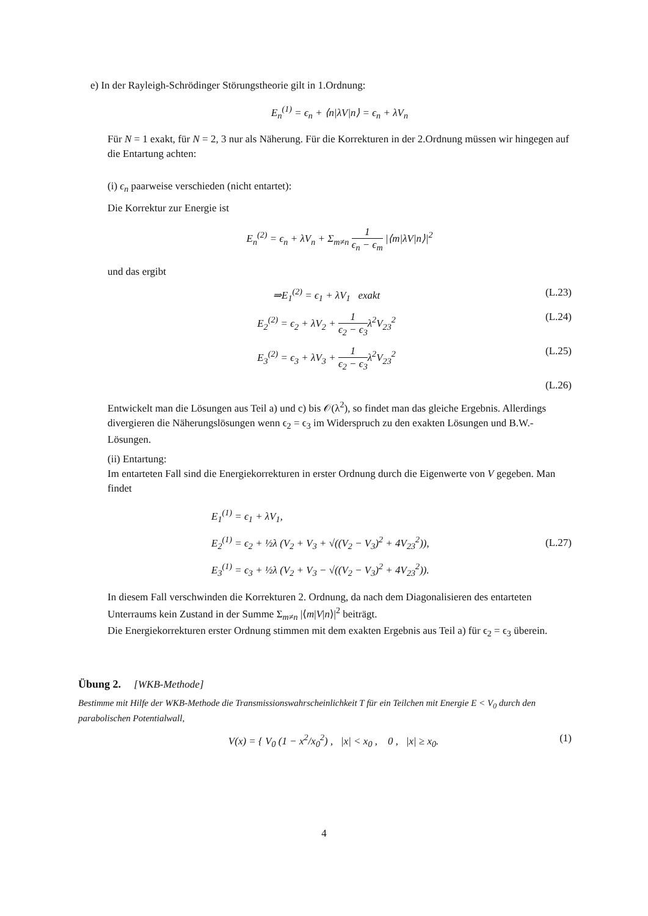e) In der Rayleigh-Schrödinger Störungstheorie gilt in 1.Ordnung:
E<sub>n</sub><sup>(1)</sup> = ϵ<sub>n</sub> + ⟨n|λV|n⟩ = ϵ<sub>n</sub> + λV<sub>n</sub>
Für N = 1 exakt, für N = 2, 3 nur als Näherung. Für die Korrekturen in der 2.Ordnung müssen wir hingegen auf die Entartung achten:
(i) ϵ<sub>n</sub> paarweise verschieden (nicht entartet):
Die Korrektur zur Energie ist
E<sub>n</sub><sup>(2)</sup> = ϵ<sub>n</sub> + λV<sub>n</sub> + Σ<sub>m≠n</sub> 1 ϵ<sub>n</sub> − ϵ<sub>m</sub> |⟨m|λV|n⟩|<sup>2</sup>
und das ergibt
⇒E<sub>1</sub><sup>(2)</sup> = ϵ<sub>1</sub> + λV<sub>1</sub> exakt (L.23)
E<sub>2</sub><sup>(2)</sup> = ϵ<sub>2</sub> + λV<sub>2</sub> + 1 ϵ<sub>2</sub> − ϵ<sub>3</sub>λ<sup>2</sup>V<sub>23</sub><sup>2</sup> (L.24)
E<sub>3</sub><sup>(2)</sup> = ϵ<sub>3</sub> + λV<sub>3</sub> + 1 ϵ<sub>2</sub> − ϵ<sub>3</sub>λ<sup>2</sup>V<sub>23</sub><sup>2</sup> (L.25)
(L.26)
Entwickelt man die Lösungen aus Teil a) und c) bis 𝒪(λ<sup>2</sup>), so findet man das gleiche Ergebnis. Allerdings divergieren die Näherungslösungen wenn ϵ<sub>2</sub> = ϵ<sub>3</sub> im Widerspruch zu den exakten Lösungen und B.W.-Lösungen.
(ii) Entartung:
Im entarteten Fall sind die Energiekorrekturen in erster Ordnung durch die Eigenwerte von V gegeben. Man findet
E<sub>1</sub><sup>(1)</sup> = ϵ<sub>1</sub> + λV<sub>1</sub>,
E<sub>2</sub><sup>(1)</sup> = ϵ<sub>2</sub> + ½λ (V<sub>2</sub> + V<sub>3</sub> + √((V<sub>2</sub> − V<sub>3</sub>)<sup>2</sup> + 4V<sub>23</sub><sup>2</sup>)),
E<sub>3</sub><sup>(1)</sup> = ϵ<sub>3</sub> + ½λ (V<sub>2</sub> + V<sub>3</sub> − √((V<sub>2</sub> − V<sub>3</sub>)<sup>2</sup> + 4V<sub>23</sub><sup>2</sup>)). (L.27)
In diesem Fall verschwinden die Korrekturen 2. Ordnung, da nach dem Diagonalisieren des entarteten Unterraums kein Zustand in der Summe Σ<sub>m≠n</sub> |⟨m|V|n⟩|<sup>2</sup> beiträgt.
Die Energiekorrekturen erster Ordnung stimmen mit dem exakten Ergebnis aus Teil a) für ϵ<sub>2</sub> = ϵ<sub>3</sub> überein.
Übung 2. [WKB-Methode]
Bestimme mit Hilfe der WKB-Methode die Transmissionswahrscheinlichkeit T für ein Teilchen mit Energie E < V<sub>0</sub> durch den parabolischen Potentialwall,
V(x) = { V<sub>0</sub> (1 − x<sup>2</sup>/x<sub>0</sub><sup>2</sup>) , |x| < x<sub>0</sub> , 0 , |x| ≥ x<sub>0</sub>. (1)
4